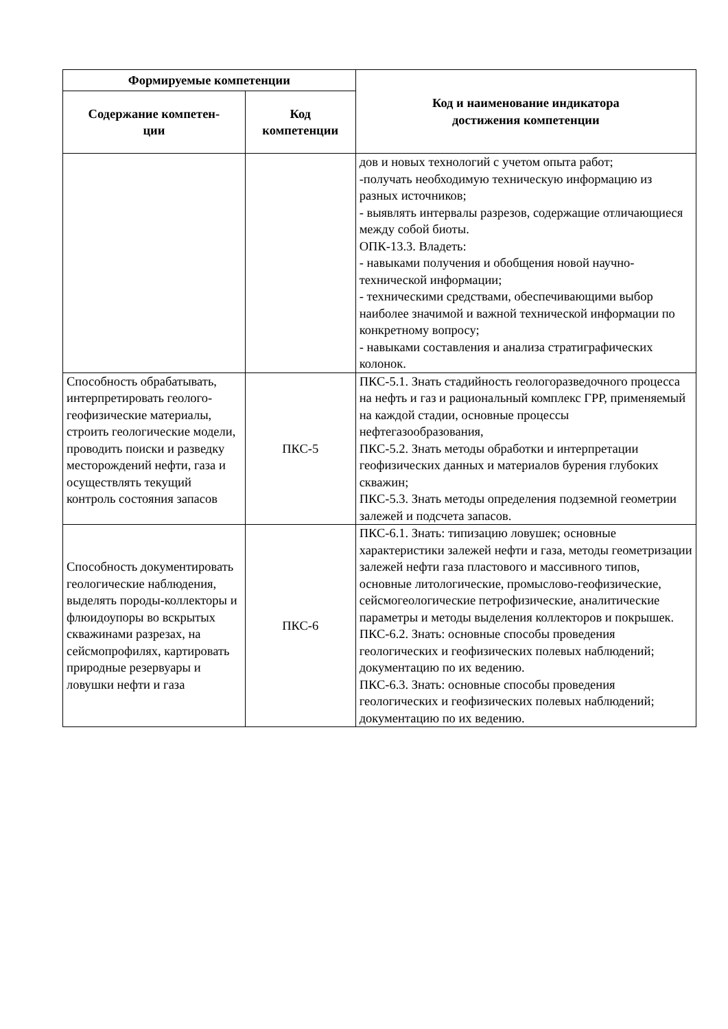| Формируемые компетенции | | Код и наименование индикатора достижения компетенции |
| --- | --- | --- |
| Содержание компетен- ции | Код компетенции | |
| | | дов и новых технологий с учетом опыта работ; -получать необходимую техническую информацию из разных источников; - выявлять интервалы разрезов, содержащие отличающиеся между собой биоты. ОПК-13.3. Владеть: - навыками получения и обобщения новой научно-технической информации; - техническими средствами, обеспечивающими выбор наиболее значимой и важной технической информации по конкретному вопросу; - навыками составления и анализа стратиграфических колонок. |
| Способность обрабатывать, интерпретировать геолого-геофизические материалы, строить геологические модели, проводить поиски и разведку месторождений нефти, газа и осуществлять текущий контроль состояния запасов | ПКС-5 | ПКС-5.1. Знать стадийность геологоразведочного процесса на нефть и газ и рациональный комплекс ГРР, применяемый на каждой стадии, основные процессы нефтегазообразования, ПКС-5.2. Знать методы обработки и интерпретации геофизических данных и материалов бурения глубоких скважин; ПКС-5.3. Знать методы определения подземной геометрии залежей и подсчета запасов. |
| Способность документировать геологические наблюдения, выделять породы-коллекторы и флюидоупоры во вскрытых скважинами разрезах, на сейсмопрофилях, картировать природные резервуары и ловушки нефти и газа | ПКС-6 | ПКС-6.1. Знать: типизацию ловушек; основные характеристики залежей нефти и газа, методы геометризации залежей нефти газа пластового и массивного типов, основные литологические, промыслово-геофизические, сейсмогеологические петрофизические, аналитические параметры и методы выделения коллекторов и покрышек. ПКС-6.2. Знать: основные способы проведения геологических и геофизических полевых наблюдений; документацию по их ведению. ПКС-6.3. Знать: основные способы проведения геологических и геофизических полевых наблюдений; документацию по их ведению. |